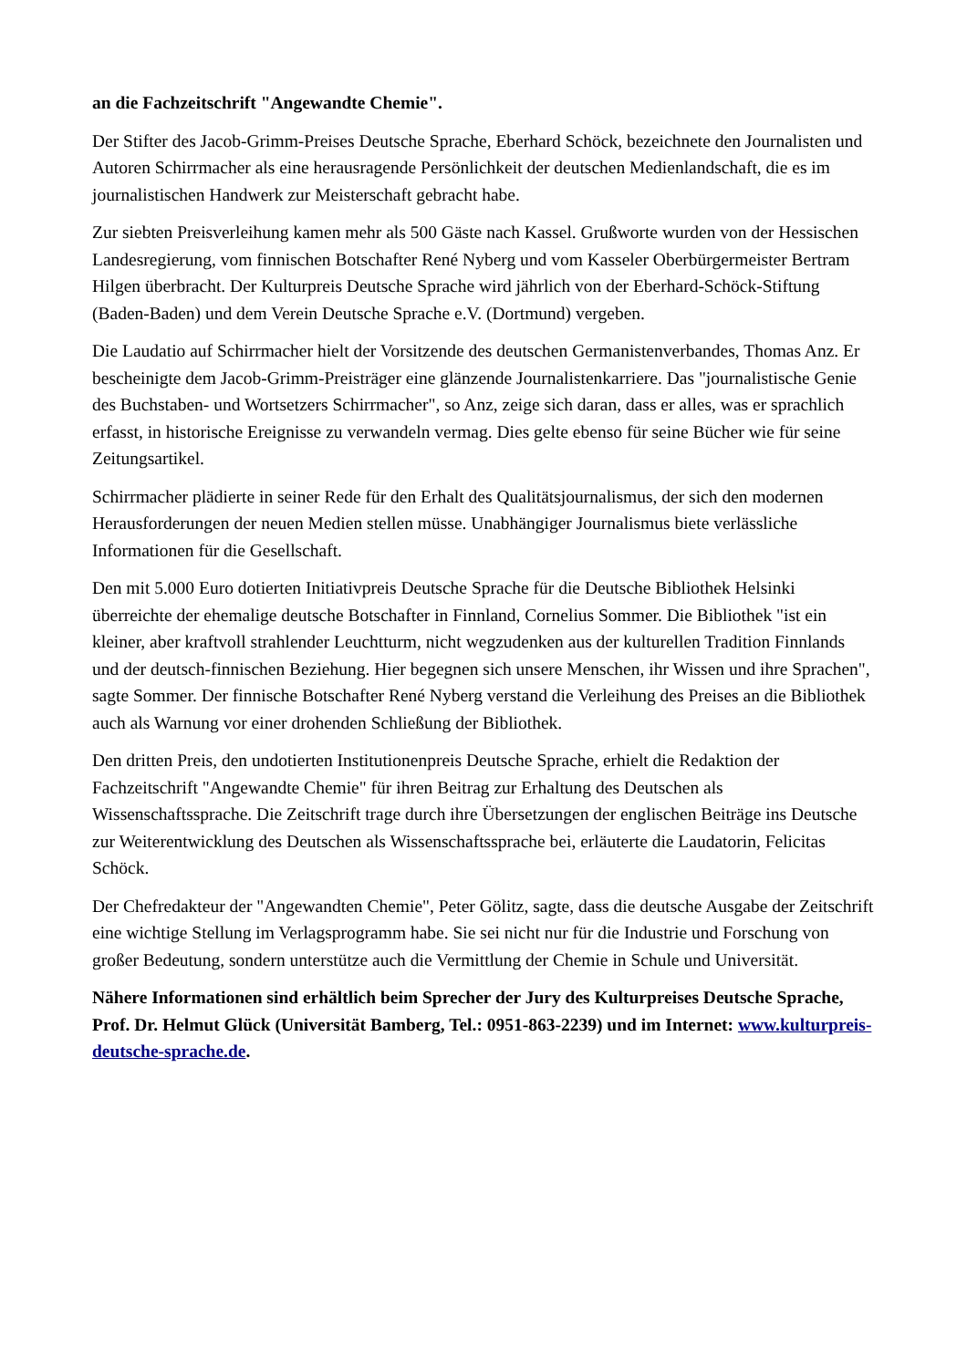an die Fachzeitschrift "Angewandte Chemie".
Der Stifter des Jacob-Grimm-Preises Deutsche Sprache, Eberhard Schöck, bezeichnete den Journalisten und Autoren Schirrmacher als eine herausragende Persönlichkeit der deutschen Medienlandschaft, die es im journalistischen Handwerk zur Meisterschaft gebracht habe.
Zur siebten Preisverleihung kamen mehr als 500 Gäste nach Kassel. Grußworte wurden von der Hessischen Landesregierung, vom finnischen Botschafter René Nyberg und vom Kasseler Oberbürgermeister Bertram Hilgen überbracht. Der Kulturpreis Deutsche Sprache wird jährlich von der Eberhard-Schöck-Stiftung (Baden-Baden) und dem Verein Deutsche Sprache e.V. (Dortmund) vergeben.
Die Laudatio auf Schirrmacher hielt der Vorsitzende des deutschen Germanistenverbandes, Thomas Anz. Er bescheinigte dem Jacob-Grimm-Preisträger eine glänzende Journalistenkarriere. Das "journalistische Genie des Buchstaben- und Wortsetzers Schirrmacher", so Anz, zeige sich daran, dass er alles, was er sprachlich erfasst, in historische Ereignisse zu verwandeln vermag. Dies gelte ebenso für seine Bücher wie für seine Zeitungsartikel.
Schirrmacher plädierte in seiner Rede für den Erhalt des Qualitätsjournalismus, der sich den modernen Herausforderungen der neuen Medien stellen müsse. Unabhängiger Journalismus biete verlässliche Informationen für die Gesellschaft.
Den mit 5.000 Euro dotierten Initiativpreis Deutsche Sprache für die Deutsche Bibliothek Helsinki überreichte der ehemalige deutsche Botschafter in Finnland, Cornelius Sommer. Die Bibliothek "ist ein kleiner, aber kraftvoll strahlender Leuchtturm, nicht wegzudenken aus der kulturellen Tradition Finnlands und der deutsch-finnischen Beziehung. Hier begegnen sich unsere Menschen, ihr Wissen und ihre Sprachen", sagte Sommer. Der finnische Botschafter René Nyberg verstand die Verleihung des Preises an die Bibliothek auch als Warnung vor einer drohenden Schließung der Bibliothek.
Den dritten Preis, den undotierten Institutionenpreis Deutsche Sprache, erhielt die Redaktion der Fachzeitschrift "Angewandte Chemie" für ihren Beitrag zur Erhaltung des Deutschen als Wissenschaftssprache. Die Zeitschrift trage durch ihre Übersetzungen der englischen Beiträge ins Deutsche zur Weiterentwicklung des Deutschen als Wissenschaftssprache bei, erläuterte die Laudatorin, Felicitas Schöck.
Der Chefredakteur der "Angewandten Chemie", Peter Gölitz, sagte, dass die deutsche Ausgabe der Zeitschrift eine wichtige Stellung im Verlagsprogramm habe. Sie sei nicht nur für die Industrie und Forschung von großer Bedeutung, sondern unterstütze auch die Vermittlung der Chemie in Schule und Universität.
Nähere Informationen sind erhältlich beim Sprecher der Jury des Kulturpreises Deutsche Sprache, Prof. Dr. Helmut Glück (Universität Bamberg, Tel.: 0951-863-2239) und im Internet: www.kulturpreis-deutsche-sprache.de.